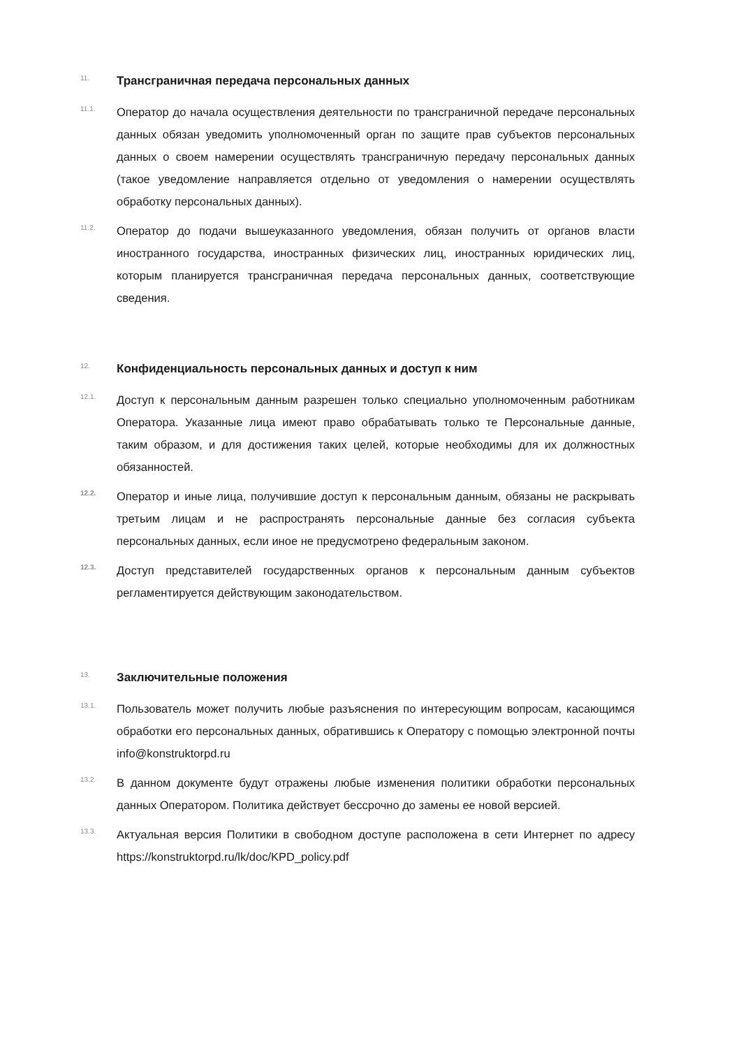11.
Трансграничная передача персональных данных
11.1.
Оператор до начала осуществления деятельности по трансграничной передаче персональных данных обязан уведомить уполномоченный орган по защите прав субъектов персональных данных о своем намерении осуществлять трансграничную передачу персональных данных (такое уведомление направляется отдельно от уведомления о намерении осуществлять обработку персональных данных).
11.2.
Оператор до подачи вышеуказанного уведомления, обязан получить от органов власти иностранного государства, иностранных физических лиц, иностранных юридических лиц, которым планируется трансграничная передача персональных данных, соответствующие сведения.
12.
Конфиденциальность персональных данных и доступ к ним
12.1.
Доступ к персональным данным разрешен только специально уполномоченным работникам Оператора. Указанные лица имеют право обрабатывать только те Персональные данные, таким образом, и для достижения таких целей, которые необходимы для их должностных обязанностей.
12.2.
Оператор и иные лица, получившие доступ к персональным данным, обязаны не раскрывать третьим лицам и не распространять персональные данные без согласия субъекта персональных данных, если иное не предусмотрено федеральным законом.
12.3.
Доступ представителей государственных органов к персональным данным субъектов регламентируется действующим законодательством.
13.
Заключительные положения
13.1.
Пользователь может получить любые разъяснения по интересующим вопросам, касающимся обработки его персональных данных, обратившись к Оператору с помощью электронной почты info@konstruktorpd.ru
13.2.
В данном документе будут отражены любые изменения политики обработки персональных данных Оператором. Политика действует бессрочно до замены ее новой версией.
13.3.
Актуальная версия Политики в свободном доступе расположена в сети Интернет по адресу https://konstruktorpd.ru/lk/doc/KPD_policy.pdf